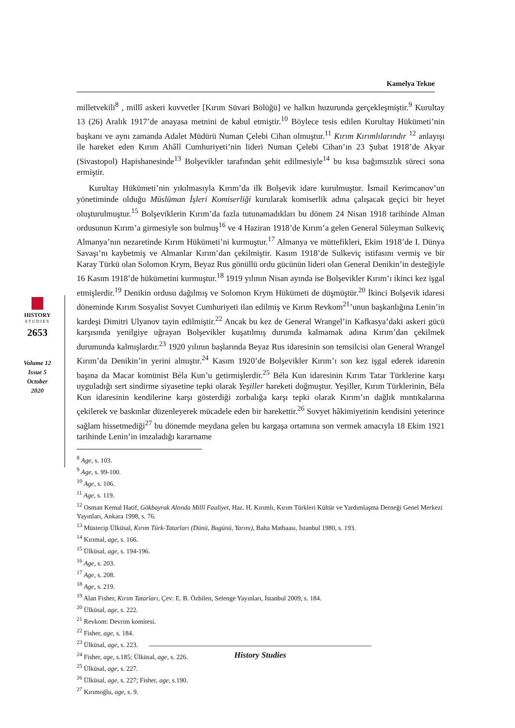Kamelya Tekne
milletvekili<sup>8</sup> , millî askeri kuvvetler [Kırım Süvari Bölüğü] ve halkın huzurunda gerçekleşmiştir.<sup>9</sup> Kurultay 13 (26) Aralık 1917’de anayasa metnini de kabul etmiştir.<sup>10</sup> Böylece tesis edilen Kurultay Hükümeti’nin başkanı ve aynı zamanda Adalet Müdürü Numan Çelebi Cihan olmuştur.<sup>11</sup> Kırım Kırımlılarındır <sup>12</sup> anlayışı ile hareket eden Kırım Ahâlî Cumhuriyeti’nin lideri Numan Çelebi Cihan’ın 23 Şubat 1918’de Akyar (Sivastopol) Hapishanesinde<sup>13</sup> Bolşevikler tarafından şehit edilmesiyle<sup>14</sup> bu kısa bağımsızlık süreci sona ermiştir.
Kurultay Hükümeti’nin yıkılmasıyla Kırım’da ilk Bolşevik idare kurulmuştur. İsmail Kerimcanov’un yönetiminde olduğu Müslüman İşleri Komiserliği kurularak komiserlik adına çalışacak geçici bir heyet oluşturulmuştur.<sup>15</sup> Bolşeviklerin Kırım’da fazla tutunamadıkları bu dönem 24 Nisan 1918 tarihinde Alman ordusunun Kırım’a girmesiyle son bulmuş<sup>16</sup> ve 4 Haziran 1918’de Kırım’a gelen General Süleyman Sulkeviç Almanya’nın nezaretinde Kırım Hükümeti’ni kurmuştur.<sup>17</sup> Almanya ve müttefikleri, Ekim 1918’de I. Dünya Savaşı’nı kaybetmiş ve Almanlar Kırım’dan çekilmiştir. Kasım 1918’de Sulkeviç istifasını vermiş ve bir Karay Türkü olan Solomon Krym, Beyaz Rus gönüllü ordu gücünün lideri olan General Denikin’in desteğiyle 16 Kasım 1918’de hükümetini kurmuştur.<sup>18</sup> 1919 yılının Nisan ayında ise Bolşevikler Kırım’ı ikinci kez işgal etmişlerdir.<sup>19</sup> Denikin ordusu dağılmış ve Solomon Krym Hükümeti de düşmüştür.<sup>20</sup> İkinci Bolşevik idaresi döneminde Kırım Sosyalist Sovyet Cumhuriyeti ilan edilmiş ve Kırım Revkom<sup>21</sup>’unun başkanlığına Lenin’in kardeşi Dimitri Ulyanov tayin edilmiştir.<sup>22</sup> Ancak bu kez de General Wrangel’in Kafkasya’daki askeri gücü karşısında yenilgiye uğrayan Bolşevikler kuşatılmış durumda kalmamak adına Kırım’dan çekilmek durumunda kalmışlardır.<sup>23</sup> 1920 yılının başlarında Beyaz Rus idaresinin son temsilcisi olan General Wrangel Kırım’da Denikin’in yerini almıştır.<sup>24</sup> Kasım 1920’de Bolşevikler Kırım’ı son kez işgal ederek idarenin başına da Macar komünist Béla Kun’u getirmişlerdir.<sup>25</sup> Béla Kun idaresinin Kırım Tatar Türklerine karşı uyguladığı sert sindirme siyasetine tepki olarak Yeşiller hareketi doğmuştur. Yeşiller, Kırım Türklerinin, Béla Kun idaresinin kendilerine karşı gösterdiği zorbalığa karşı tepki olarak Kırım’ın dağlık mıntıkalarına çekilerek ve baskınlar düzenleyerek mücadele eden bir harekettir.<sup>26</sup> Sovyet hâkimiyetinin kendisini yeterince sağlam hissetmediği<sup>27</sup> bu dönemde meydana gelen bu kargaşa ortamına son vermek amacıyla 18 Ekim 1921 tarihinde Lenin’in imzaladığı kararname
HISTORY
STUDIES
2653
Volume 12
Issue 5
October
2020
<sup>8</sup> Age, s. 103.
<sup>9</sup> Age, s. 99-100.
<sup>10</sup> Age, s. 106.
<sup>11</sup> Age, s. 119.
<sup>12</sup> Osman Kemal Hatif, Gökbayrak Altında Millî Faaliyet, Haz. H. Kırımlı, Kırım Türkleri Kültür ve Yardımlaşma Derneği Genel Merkezi Yayınları, Ankara 1998, s. 76.
<sup>13</sup> Müstecip Ülküsal, Kırım Türk-Tatarları (Dünü, Bugünü, Yarını), Baha Matbaası, İstanbul 1980, s. 193.
<sup>14</sup> Kırımal, age, s. 166.
<sup>15</sup> Ülküsal, age, s. 194-196.
<sup>16</sup> Age, s. 203.
<sup>17</sup> Age, s. 208.
<sup>18</sup> Age, s. 219.
<sup>19</sup> Alan Fisher, Kırım Tatarları, Çev: E. B. Özbilen, Selenge Yayınları, İstanbul 2009, s. 184.
<sup>20</sup> Ülküsal, age, s. 222.
<sup>21</sup> Revkom: Devrim komitesi.
<sup>22</sup> Fisher, age, s. 184.
<sup>23</sup> Ülküsal, age, s. 223.
<sup>24</sup> Fisher, age, s.185; Ülküsal, age, s. 226.
<sup>25</sup> Ülküsal, age, s. 227.
<sup>26</sup> Ülküsal, age, s. 227; Fisher, age, s.190.
<sup>27</sup> Kırımoğlu, age, s. 9.
History Studies